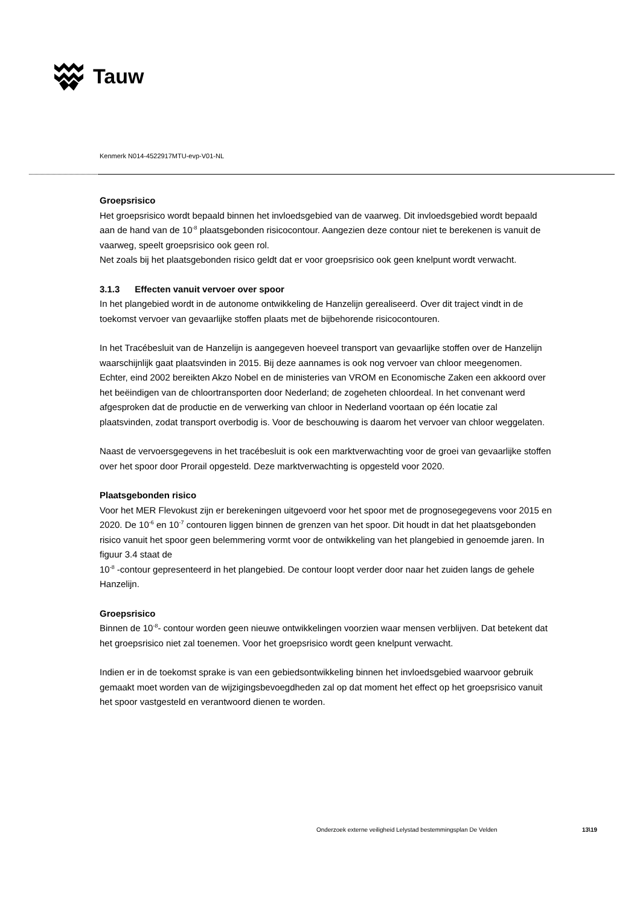Tauw
Kenmerk N014-4522917MTU-evp-V01-NL
Groepsrisico
Het groepsrisico wordt bepaald binnen het invloedsgebied van de vaarweg. Dit invloedsgebied wordt bepaald aan de hand van de 10<sup>-8</sup> plaatsgebonden risicocontour. Aangezien deze contour niet te berekenen is vanuit de vaarweg, speelt groepsrisico ook geen rol.
Net zoals bij het plaatsgebonden risico geldt dat er voor groepsrisico ook geen knelpunt wordt verwacht.
3.1.3 Effecten vanuit vervoer over spoor
In het plangebied wordt in de autonome ontwikkeling de Hanzelijn gerealiseerd. Over dit traject vindt in de toekomst vervoer van gevaarlijke stoffen plaats met de bijbehorende risicocontouren.
In het Tracébesluit van de Hanzelijn is aangegeven hoeveel transport van gevaarlijke stoffen over de Hanzelijn waarschijnlijk gaat plaatsvinden in 2015. Bij deze aannames is ook nog vervoer van chloor meegenomen. Echter, eind 2002 bereikten Akzo Nobel en de ministeries van VROM en Economische Zaken een akkoord over het beëindigen van de chloortransporten door Nederland; de zogeheten chloordeal. In het convenant werd afgesproken dat de productie en de verwerking van chloor in Nederland voortaan op één locatie zal plaatsvinden, zodat transport overbodig is. Voor de beschouwing is daarom het vervoer van chloor weggelaten.
Naast de vervoersgegevens in het tracébesluit is ook een marktverwachting voor de groei van gevaarlijke stoffen over het spoor door Prorail opgesteld. Deze marktverwachting is opgesteld voor 2020.
Plaatsgebonden risico
Voor het MER Flevokust zijn er berekeningen uitgevoerd voor het spoor met de prognosegegevens voor 2015 en 2020. De 10<sup>-6</sup> en 10<sup>-7</sup> contouren liggen binnen de grenzen van het spoor. Dit houdt in dat het plaatsgebonden risico vanuit het spoor geen belemmering vormt voor de ontwikkeling van het plangebied in genoemde jaren. In figuur 3.4 staat de
10<sup>-8</sup> -contour gepresenteerd in het plangebied. De contour loopt verder door naar het zuiden langs de gehele Hanzelijn.
Groepsrisico
Binnen de 10<sup>-8</sup>- contour worden geen nieuwe ontwikkelingen voorzien waar mensen verblijven. Dat betekent dat het groepsrisico niet zal toenemen. Voor het groepsrisico wordt geen knelpunt verwacht.
Indien er in de toekomst sprake is van een gebiedsontwikkeling binnen het invloedsgebied waarvoor gebruik gemaakt moet worden van de wijzigingsbevoegdheden zal op dat moment het effect op het groepsrisico vanuit het spoor vastgesteld en verantwoord dienen te worden.
Onderzoek externe veiligheid Lelystad bestemmingsplan De Velden
13\19